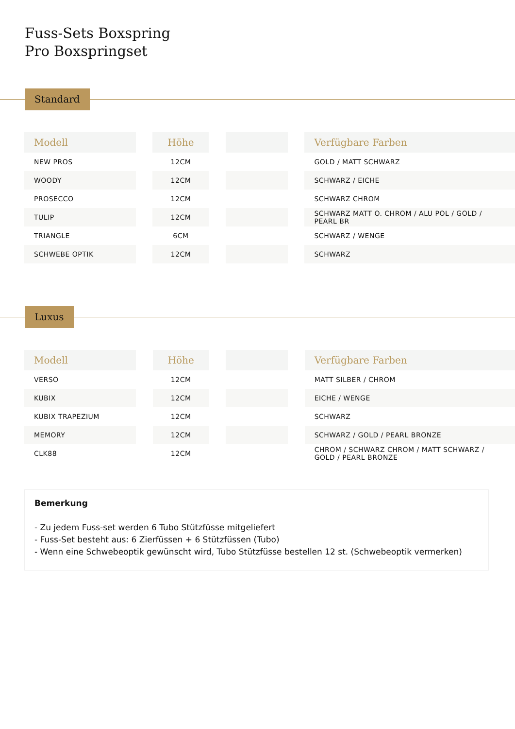Fuss-Sets Boxspring
Pro Boxspringset
Standard
| Modell | | Höhe | | | | Verfügbare Farben |
| --- | --- | --- | --- | --- | --- | --- |
| NEW PROS | | 12CM | | | | GOLD / MATT SCHWARZ |
| WOODY | | 12CM | | | | SCHWARZ / EICHE |
| PROSECCO | | 12CM | | | | SCHWARZ CHROM |
| TULIP | | 12CM | | | | SCHWARZ MATT O. CHROM / ALU POL / GOLD / PEARL BR |
| TRIANGLE | | 6CM | | | | SCHWARZ / WENGE |
| SCHWEBE OPTIK | | 12CM | | | | SCHWARZ |
Luxus
| Modell | | Höhe | | | | Verfügbare Farben |
| --- | --- | --- | --- | --- | --- | --- |
| VERSO | | 12CM | | | | MATT SILBER / CHROM |
| KUBIX | | 12CM | | | | EICHE / WENGE |
| KUBIX TRAPEZIUM | | 12CM | | | | SCHWARZ |
| MEMORY | | 12CM | | | | SCHWARZ / GOLD / PEARL BRONZE |
| CLK88 | | 12CM | | | | CHROM / SCHWARZ CHROM / MATT SCHWARZ / GOLD / PEARL BRONZE |
Bemerkung
- Zu jedem Fuss-set werden 6 Tubo Stützfüsse mitgeliefert
- Fuss-Set besteht aus: 6 Zierfüssen + 6 Stützfüssen (Tubo)
- Wenn eine Schwebeoptik gewünscht wird, Tubo Stützfüsse bestellen 12 st. (Schwebeoptik vermerken)